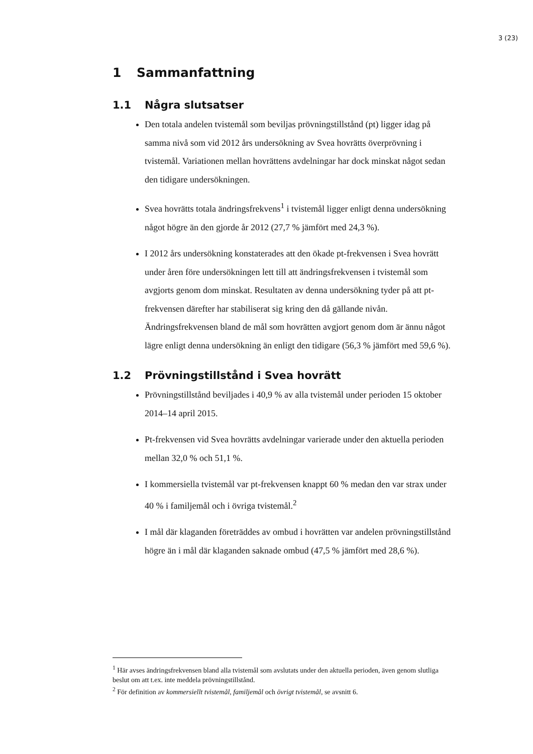3 (23)
1 Sammanfattning
1.1 Några slutsatser
Den totala andelen tvistemål som beviljas prövningstillstånd (pt) ligger idag på samma nivå som vid 2012 års undersökning av Svea hovrätts överprövning i tvistemål. Variationen mellan hovrättens avdelningar har dock minskat något sedan den tidigare undersökningen.
Svea hovrätts totala ändringsfrekvens<sup>1</sup> i tvistemål ligger enligt denna undersökning något högre än den gjorde år 2012 (27,7 % jämfört med 24,3 %).
I 2012 års undersökning konstaterades att den ökade pt-frekvensen i Svea hovrätt under åren före undersökningen lett till att ändringsfrekvensen i tvistemål som avgjorts genom dom minskat. Resultaten av denna undersökning tyder på att pt-frekvensen därefter har stabiliserat sig kring den då gällande nivån. Ändringsfrekvensen bland de mål som hovrätten avgjort genom dom är ännu något lägre enligt denna undersökning än enligt den tidigare (56,3 % jämfört med 59,6 %).
1.2 Prövningstillstånd i Svea hovrätt
Prövningstillstånd beviljades i 40,9 % av alla tvistemål under perioden 15 oktober 2014–14 april 2015.
Pt-frekvensen vid Svea hovrätts avdelningar varierade under den aktuella perioden mellan 32,0 % och 51,1 %.
I kommersiella tvistemål var pt-frekvensen knappt 60 % medan den var strax under 40 % i familjemål och i övriga tvistemål.<sup>2</sup>
I mål där klaganden företräddes av ombud i hovrätten var andelen prövningstillstånd högre än i mål där klaganden saknade ombud (47,5 % jämfört med 28,6 %).
<sup>1</sup> Här avses ändringsfrekvensen bland alla tvistemål som avslutats under den aktuella perioden, även genom slutliga beslut om att t.ex. inte meddela prövningstillstånd.
<sup>2</sup> För definition av kommersiellt tvistemål, familjemål och övrigt tvistemål, se avsnitt 6.